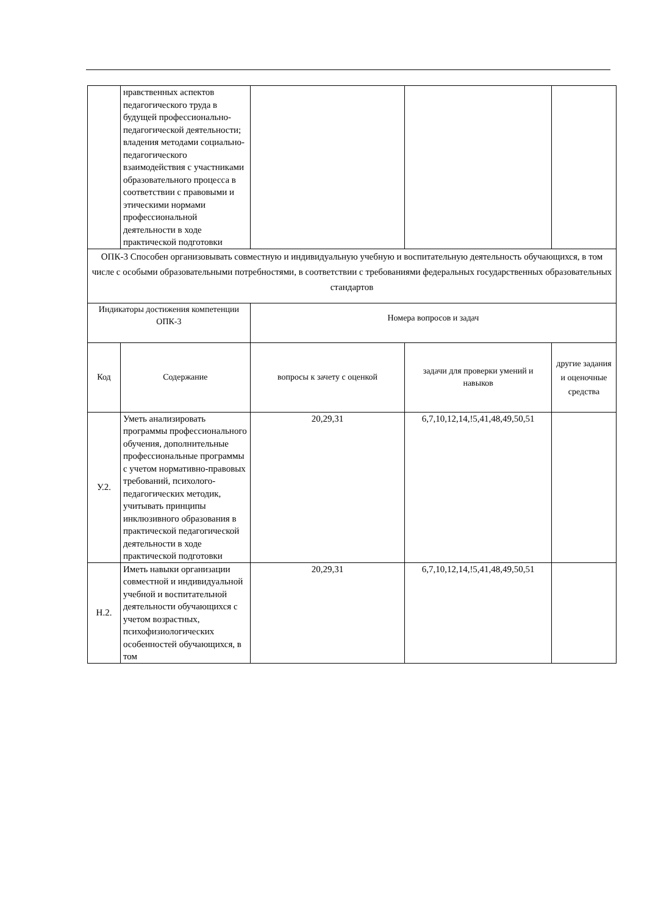| | нравственных аспектов педагогического труда в будущей профессионально-педагогической деятельности; владения методами социально-педагогического взаимодействия с участниками образовательного процесса в соответствии с правовыми и этическими нормами профессиональной деятельности в ходе практической подготовки | | | |
| ОПК-3 Способен организовывать совместную и индивидуальную учебную и воспитательную деятельность обучающихся, в том числе с особыми образовательными потребностями, в соответствии с требованиями федеральных государственных образовательных стандартов | | | | |
| Индикаторы достижения компетенции ОПК-3 | | Номера вопросов и задач | | |
| Код | Содержание | вопросы к зачету с оценкой | задачи для проверки умений и навыков | другие задания и оценочные средства |
| У.2. | Уметь анализировать программы профессионального обучения, дополнительные профессиональные программы с учетом нормативно-правовых требований, психолого-педагогических методик, учитывать принципы инклюзивного образования в практической педагогической деятельности в ходе практической подготовки | 20,29,31 | 6,7,10,12,14,!5,41,48,49,50,51 | |
| Н.2. | Иметь навыки организации совместной и индивидуальной учебной и воспитательной деятельности обучающихся с учетом возрастных, психофизиологических особенностей обучающихся, в том | 20,29,31 | 6,7,10,12,14,!5,41,48,49,50,51 | |